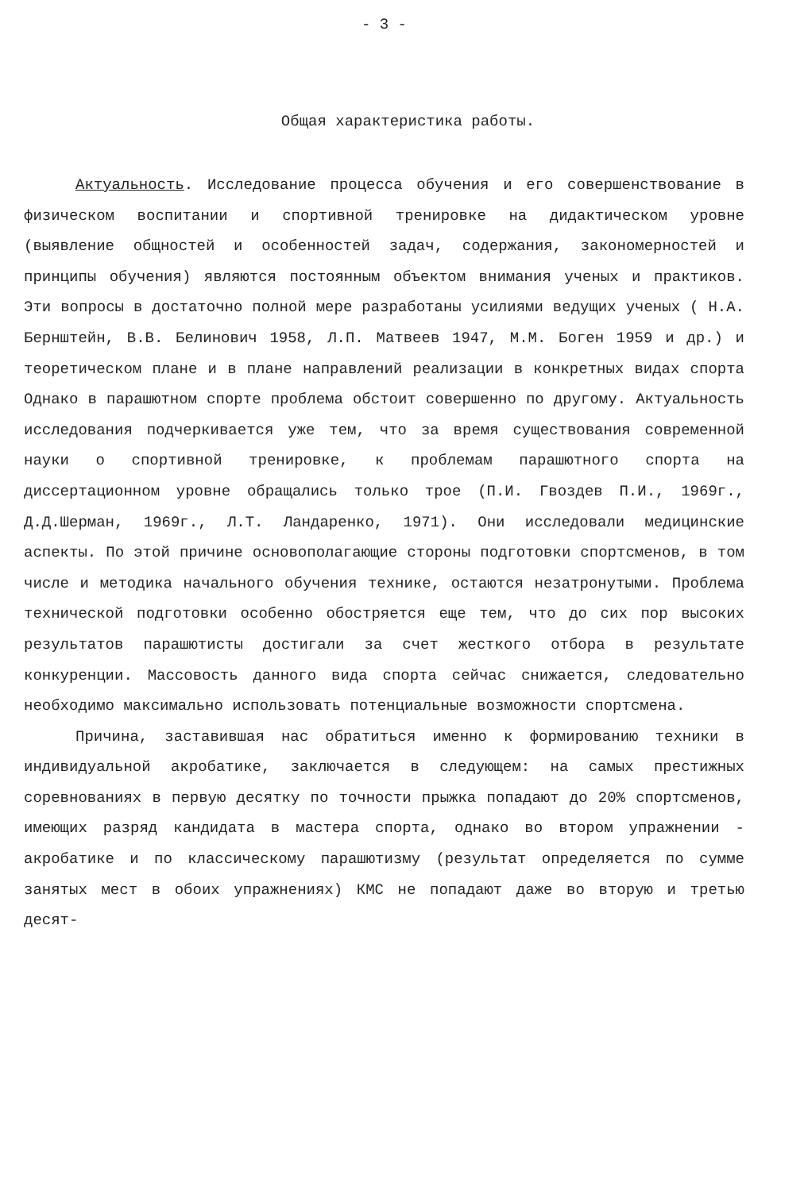- 3 -
Общая характеристика работы.
Актуальность. Исследование процесса обучения и его совершенствование в физическом воспитании и спортивной тренировке на дидактическом уровне (выявление общностей и особенностей задач, содержания, закономерностей и принципы обучения) являются постоянным объектом внимания ученых и практиков. Эти вопросы в достаточно полной мере разработаны усилиями ведущих ученых ( Н.А. Бернштейн, В.В. Белинович 1958, Л.П. Матвеев 1947, М.М. Боген 1959 и др.) и теоретическом плане и в плане направлений реализации в конкретных видах спорта Однако в парашютном спорте проблема обстоит совершенно по другому. Актуальность исследования подчеркивается уже тем, что за время существования современной науки о спортивной тренировке, к проблемам парашютного спорта на диссертационном уровне обращались только трое (П.И. Гвоздев П.И., 1969г., Д.Д.Шерман, 1969г., Л.Т. Ландаренко, 1971). Они исследовали медицинские аспекты. По этой причине основополагающие стороны подготовки спортсменов, в том числе и методика начального обучения технике, остаются незатронутыми. Проблема технической подготовки особенно обостряется еще тем, что до сих пор высоких результатов парашютисты достигали за счет жесткого отбора в результате конкуренции. Массовость данного вида спорта сейчас снижается, следовательно необходимо максимально использовать потенциальные возможности спортсмена.
Причина, заставившая нас обратиться именно к формированию техники в индивидуальной акробатике, заключается в следующем: на самых престижных соревнованиях в первую десятку по точности прыжка попадают до 20% спортсменов, имеющих разряд кандидата в мастера спорта, однако во втором упражнении - акробатике и по классическому парашютизму (результат определяется по сумме занятых мест в обоих упражнениях) КМС не попадают даже во вторую и третью десят-